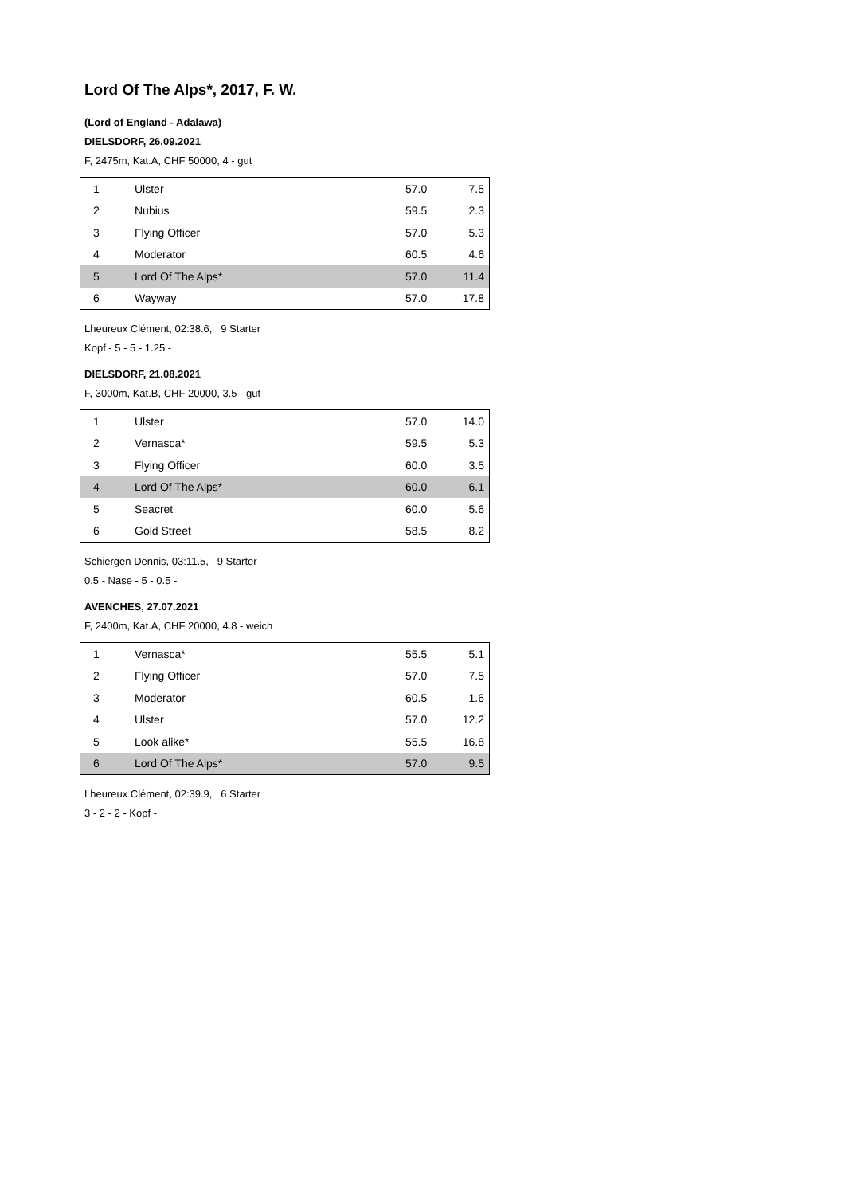Lord Of The Alps*, 2017, F. W.
(Lord of England - Adalawa)
DIELSDORF, 26.09.2021
F, 2475m, Kat.A, CHF 50000, 4 - gut
| 1 | Ulster | 57.0 | 7.5 |
| 2 | Nubius | 59.5 | 2.3 |
| 3 | Flying Officer | 57.0 | 5.3 |
| 4 | Moderator | 60.5 | 4.6 |
| 5 | Lord Of The Alps* | 57.0 | 11.4 |
| 6 | Wayway | 57.0 | 17.8 |
Lheureux Clément, 02:38.6, 9 Starter
Kopf - 5 - 5 - 1.25 -
DIELSDORF, 21.08.2021
F, 3000m, Kat.B, CHF 20000, 3.5 - gut
| 1 | Ulster | 57.0 | 14.0 |
| 2 | Vernasca* | 59.5 | 5.3 |
| 3 | Flying Officer | 60.0 | 3.5 |
| 4 | Lord Of The Alps* | 60.0 | 6.1 |
| 5 | Seacret | 60.0 | 5.6 |
| 6 | Gold Street | 58.5 | 8.2 |
Schiergen Dennis, 03:11.5, 9 Starter
0.5 - Nase - 5 - 0.5 -
AVENCHES, 27.07.2021
F, 2400m, Kat.A, CHF 20000, 4.8 - weich
| 1 | Vernasca* | 55.5 | 5.1 |
| 2 | Flying Officer | 57.0 | 7.5 |
| 3 | Moderator | 60.5 | 1.6 |
| 4 | Ulster | 57.0 | 12.2 |
| 5 | Look alike* | 55.5 | 16.8 |
| 6 | Lord Of The Alps* | 57.0 | 9.5 |
Lheureux Clément, 02:39.9, 6 Starter
3 - 2 - 2 - Kopf -